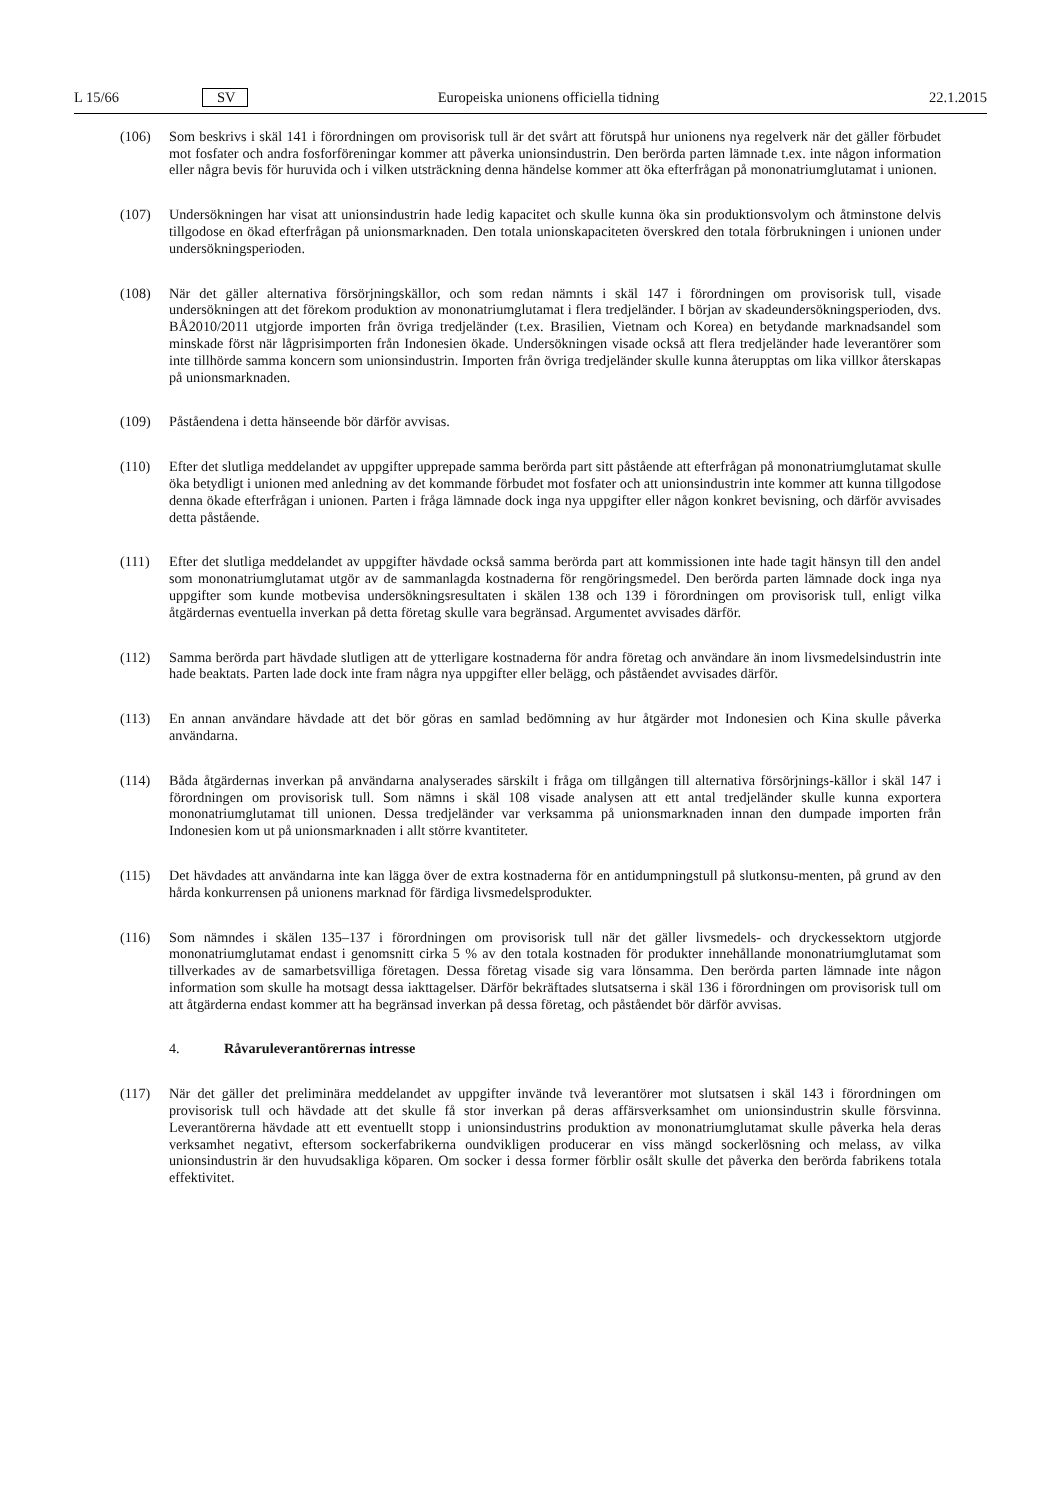L 15/66 SV Europeiska unionens officiella tidning 22.1.2015
(106) Som beskrivs i skäl 141 i förordningen om provisorisk tull är det svårt att förutspå hur unionens nya regelverk när det gäller förbudet mot fosfater och andra fosforföreningar kommer att påverka unionsindustrin. Den berörda parten lämnade t.ex. inte någon information eller några bevis för huruvida och i vilken utsträckning denna händelse kommer att öka efterfrågan på mononatriumglutamat i unionen.
(107) Undersökningen har visat att unionsindustrin hade ledig kapacitet och skulle kunna öka sin produktionsvolym och åtminstone delvis tillgodose en ökad efterfrågan på unionsmarknaden. Den totala unionskapaciteten överskred den totala förbrukningen i unionen under undersökningsperioden.
(108) När det gäller alternativa försörjningskällor, och som redan nämnts i skäl 147 i förordningen om provisorisk tull, visade undersökningen att det förekom produktion av mononatriumglutamat i flera tredjeländer. I början av skadeundersökningsperioden, dvs. BÅ2010/2011 utgjorde importen från övriga tredjeländer (t.ex. Brasilien, Vietnam och Korea) en betydande marknadsandel som minskade först när lågprisimporten från Indonesien ökade. Undersökningen visade också att flera tredjeländer hade leverantörer som inte tillhörde samma koncern som unionsindustrin. Importen från övriga tredjeländer skulle kunna återupptas om lika villkor återskapas på unionsmarknaden.
(109) Påståendena i detta hänseende bör därför avvisas.
(110) Efter det slutliga meddelandet av uppgifter upprepade samma berörda part sitt påstående att efterfrågan på mononatriumglutamat skulle öka betydligt i unionen med anledning av det kommande förbudet mot fosfater och att unionsindustrin inte kommer att kunna tillgodose denna ökade efterfrågan i unionen. Parten i fråga lämnade dock inga nya uppgifter eller någon konkret bevisning, och därför avvisades detta påstående.
(111) Efter det slutliga meddelandet av uppgifter hävdade också samma berörda part att kommissionen inte hade tagit hänsyn till den andel som mononatriumglutamat utgör av de sammanlagda kostnaderna för rengöringsmedel. Den berörda parten lämnade dock inga nya uppgifter som kunde motbevisa undersökningsresultaten i skälen 138 och 139 i förordningen om provisorisk tull, enligt vilka åtgärdernas eventuella inverkan på detta företag skulle vara begränsad. Argumentet avvisades därför.
(112) Samma berörda part hävdade slutligen att de ytterligare kostnaderna för andra företag och användare än inom livsmedelsindustrin inte hade beaktats. Parten lade dock inte fram några nya uppgifter eller belägg, och påståendet avvisades därför.
(113) En annan användare hävdade att det bör göras en samlad bedömning av hur åtgärder mot Indonesien och Kina skulle påverka användarna.
(114) Båda åtgärdernas inverkan på användarna analyserades särskilt i fråga om tillgången till alternativa försörjnings-källor i skäl 147 i förordningen om provisorisk tull. Som nämns i skäl 108 visade analysen att ett antal tredjeländer skulle kunna exportera mononatriumglutamat till unionen. Dessa tredjeländer var verksamma på unionsmarknaden innan den dumpade importen från Indonesien kom ut på unionsmarknaden i allt större kvantiteter.
(115) Det hävdades att användarna inte kan lägga över de extra kostnaderna för en antidumpningstull på slutkonsu-menten, på grund av den hårda konkurrensen på unionens marknad för färdiga livsmedelsprodukter.
(116) Som nämndes i skälen 135–137 i förordningen om provisorisk tull när det gäller livsmedels- och dryckessektorn utgjorde mononatriumglutamat endast i genomsnitt cirka 5 % av den totala kostnaden för produkter innehållande mononatriumglutamat som tillverkades av de samarbetsvilliga företagen. Dessa företag visade sig vara lönsamma. Den berörda parten lämnade inte någon information som skulle ha motsagt dessa iakttagelser. Därför bekräftades slutsatserna i skäl 136 i förordningen om provisorisk tull om att åtgärderna endast kommer att ha begränsad inverkan på dessa företag, och påståendet bör därför avvisas.
4. Råvaruleverantörernas intresse
(117) När det gäller det preliminära meddelandet av uppgifter invände två leverantörer mot slutsatsen i skäl 143 i förordningen om provisorisk tull och hävdade att det skulle få stor inverkan på deras affärsverksamhet om unionsindustrin skulle försvinna. Leverantörerna hävdade att ett eventuellt stopp i unionsindustrins produktion av mononatriumglutamat skulle påverka hela deras verksamhet negativt, eftersom sockerfabrikerna oundvikligen producerar en viss mängd sockerlösning och melass, av vilka unionsindustrin är den huvudsakliga köparen. Om socker i dessa former förblir osålt skulle det påverka den berörda fabrikens totala effektivitet.